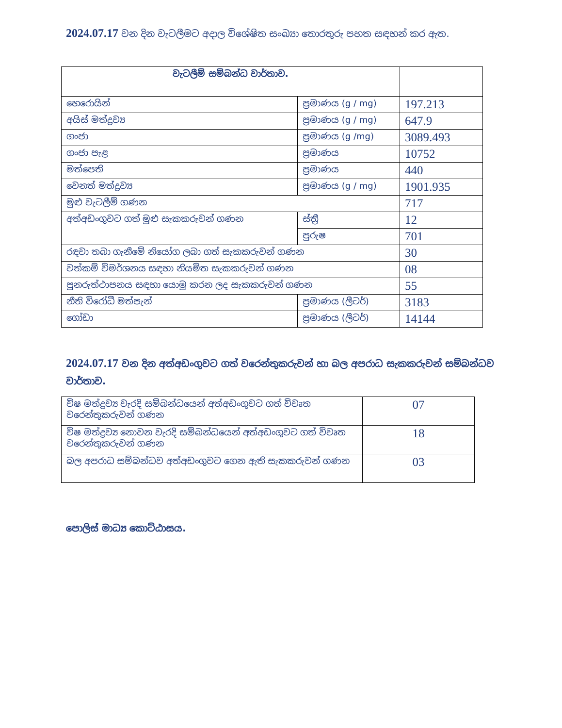2024.07.17 වන දින වැටලීමට අදාල විශේෂිත සංඛ්‍යා තොරතුරු පහත සඳහන් කර ඇත.
| වැටලීම් සම්බන්ධ වාර්තාව. | | |
| හෙරොයින් | ප්‍රමාණය (g / mg) | 197.213 |
| අයිස් මත්ද්‍රව්‍ය | ප්‍රමාණය (g / mg) | 647.9 |
| ගංජා | ප්‍රමාණය (g /mg) | 3089.493 |
| ගංජා පැළ | ප්‍රමාණය | 10752 |
| මත්පෙති | ප්‍රමාණය | 440 |
| වෙනත් මත්ද්‍රව්‍ය | ප්‍රමාණය (g / mg) | 1901.935 |
| මුළු වැටලීම් ගණන | | 717 |
| අත්අඩංගුවට ගත් මුළු සැකකරුවන් ගණන | ස්ත්‍රී | 12 |
| | පුරුෂ | 701 |
| රඳවා තබා ගැනීමේ නියෝග ලබා ගත් සැකකරුවන් ගණන | | 30 |
| වත්කම් විමර්ශනය සඳහා නියමිත සැකකරුවන් ගණන | | 08 |
| පුනරුත්ථාපනය සඳහා යොමු කරන ලද සැකකරුවන් ගණන | | 55 |
| නීති විරෝධී මත්පැන් | ප්‍රමාණය (ලීටර්) | 3183 |
| ගෝඩා | ප්‍රමාණය (ලීටර්) | 14144 |
2024.07.17 වන දින අත්අඩංගුවට ගත් වරෙන්තුකරුවන් හා බල අපරාධ සැකකරුවන් සම්බන්ධව වාර්තාව.
| විෂ මත්ද්‍රව්‍ය වැරදි සම්බන්ධයෙන් අත්අඩංගුවට ගත් විවෘත වරෙන්තුකරුවන් ගණන | 07 |
| විෂ මත්ද්‍රව්‍ය නොවන වැරදි සම්බන්ධයෙන් අත්අඩංගුවට ගත් විවෘත වරෙන්තුකරුවන් ගණන | 18 |
| බල අපරාධ සම්බන්ධව අත්අඩංගුවට ගෙන ඇති සැකකරුවන් ගණන | 03 |
පොලිස් මාධ්‍ය කොට්ඨාසය.